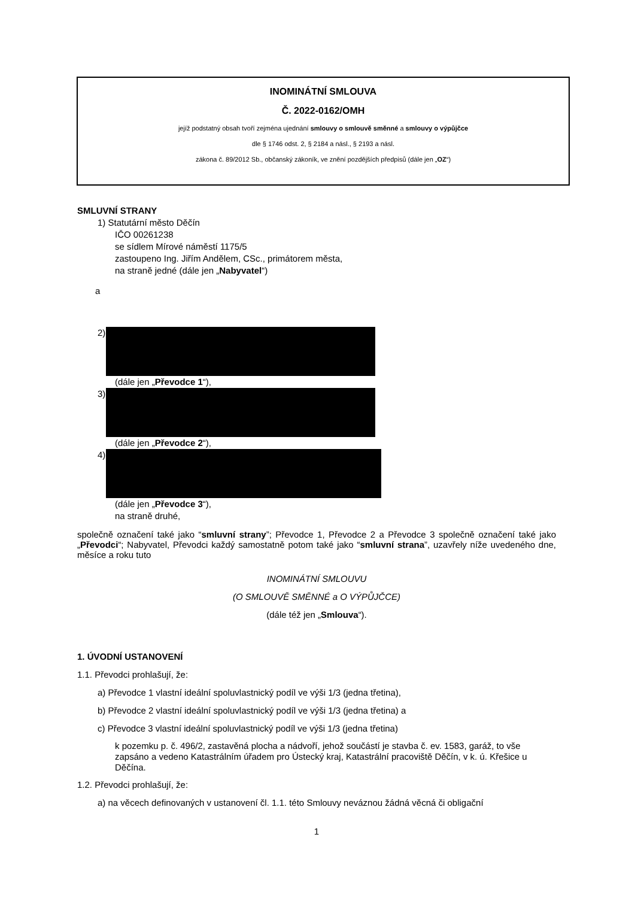INOMINÁTNÍ SMLOUVA
Č. 2022-0162/OMH
jejíž podstatný obsah tvoří zejména ujednání smlouvy o smlouvě směnné a smlouvy o výpůjčce
dle § 1746 odst. 2, § 2184 a násl., § 2193 a násl.
zákona č. 89/2012 Sb., občanský zákoník, ve znění pozdějších předpisů (dále jen „OZ“)
SMLUVNÍ STRANY
1) Statutární město Děčín
IČO 00261238
se sídlem Mírové náměstí 1175/5
zastoupeno Ing. Jiřím Andělem, CSc., primátorem města,
na straně jedné (dále jen „Nabyvatel“)
a
2)
(dále jen „Převodce 1“),
3)
(dále jen „Převodce 2“),
4)
(dále jen „Převodce 3“),
na straně druhé,
společně označení také jako “smluvní strany”; Převodce 1, Převodce 2 a Převodce 3 společně označení také jako „Převodci“; Nabyvatel, Převodci každý samostatně potom také jako “smluvní strana”, uzavřely níže uvedeného dne, měsíce a roku tuto
INOMINÁTNÍ SMLOUVU
(O SMLOUVĚ SMĚNNÉ a O VÝPŮJČCE)
(dále též jen „Smlouva“).
1. ÚVODNÍ USTANOVENÍ
1.1. Převodci prohlašují, že:
a) Převodce 1 vlastní ideální spoluvlastnický podíl ve výši 1/3 (jedna třetina),
b) Převodce 2 vlastní ideální spoluvlastnický podíl ve výši 1/3 (jedna třetina) a
c) Převodce 3 vlastní ideální spoluvlastnický podíl ve výši 1/3 (jedna třetina)
k pozemku p. č. 496/2, zastavěná plocha a nádvoří, jehož součástí je stavba č. ev. 1583, garáž, to vše zapsáno a vedeno Katastrálním úřadem pro Ústecký kraj, Katastrální pracoviště Děčín, v k. ú. Křešice u Děčína.
1.2. Převodci prohlašují, že:
a) na věcech definovaných v ustanovení čl. 1.1. této Smlouvy neváznou žádná věcná či obligační
1